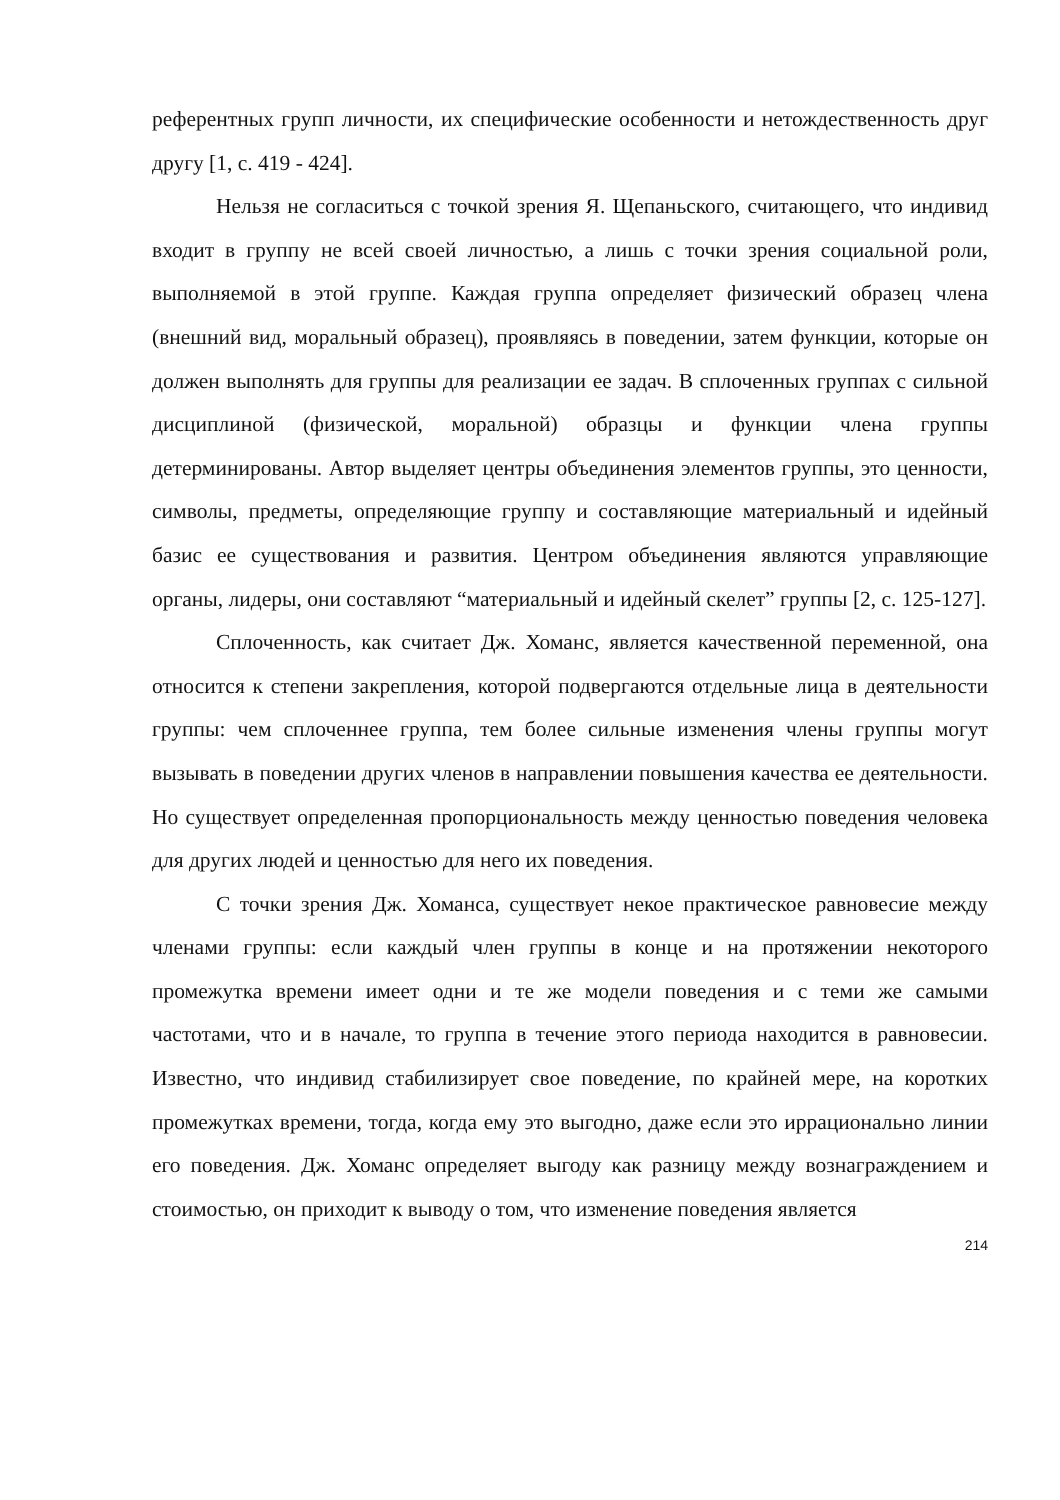референтных групп личности, их специфические особенности и нетождественность друг другу [1, с. 419 - 424].
Нельзя не согласиться с точкой зрения Я. Щепаньского, считающего, что индивид входит в группу не всей своей личностью, а лишь с точки зрения социальной роли, выполняемой в этой группе. Каждая группа определяет физический образец члена (внешний вид, моральный образец), проявляясь в поведении, затем функции, которые он должен выполнять для группы для реализации ее задач. В сплоченных группах с сильной дисциплиной (физической, моральной) образцы и функции члена группы детерминированы. Автор выделяет центры объединения элементов группы, это ценности, символы, предметы, определяющие группу и составляющие материальный и идейный базис ее существования и развития. Центром объединения являются управляющие органы, лидеры, они составляют “материальный и идейный скелет” группы [2, с. 125-127].
Сплоченность, как считает Дж. Хоманс, является качественной переменной, она относится к степени закрепления, которой подвергаются отдельные лица в деятельности группы: чем сплоченнее группа, тем более сильные изменения члены группы могут вызывать в поведении других членов в направлении повышения качества ее деятельности. Но существует определенная пропорциональность между ценностью поведения человека для других людей и ценностью для него их поведения.
С точки зрения Дж. Хоманса, существует некое практическое равновесие между членами группы: если каждый член группы в конце и на протяжении некоторого промежутка времени имеет одни и те же модели поведения и с теми же самыми частотами, что и в начале, то группа в течение этого периода находится в равновесии. Известно, что индивид стабилизирует свое поведение, по крайней мере, на коротких промежутках времени, тогда, когда ему это выгодно, даже если это иррационально линии его поведения. Дж. Хоманс определяет выгоду как разницу между вознаграждением и стоимостью, он приходит к выводу о том, что изменение поведения является
214